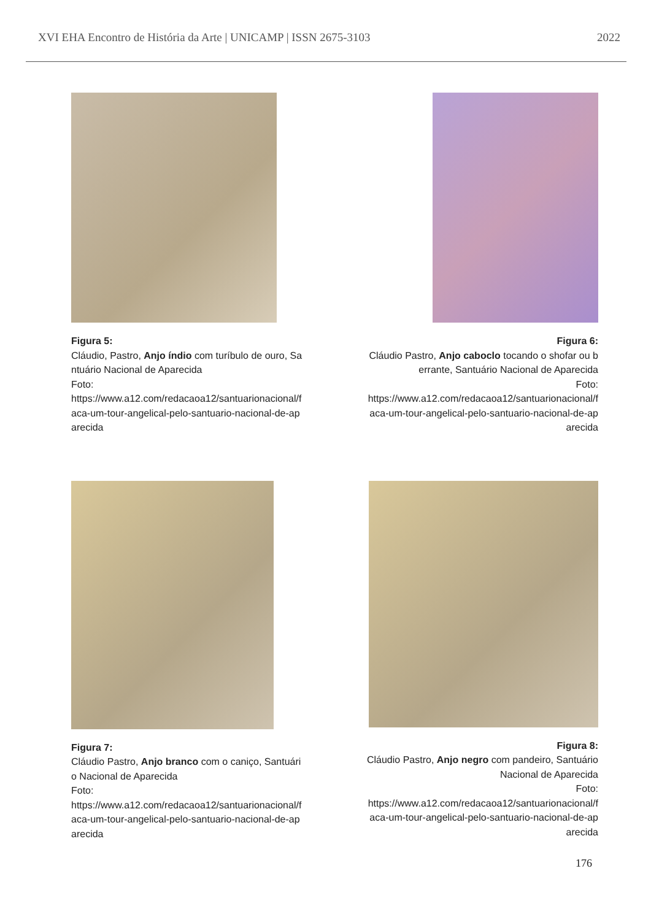XVI EHA Encontro de História da Arte | UNICAMP | ISSN 2675-3103 2022
Figura 5:
Cláudio, Pastro, Anjo índio com turíbulo de ouro, Santuário Nacional de Aparecida
Foto:
https://www.a12.com/redacaoa12/santuarionacional/faca-um-tour-angelical-pelo-santuario-nacional-de-aparecida
Figura 6:
Cláudio Pastro, Anjo caboclo tocando o shofar ou berrante, Santuário Nacional de Aparecida
Foto:
https://www.a12.com/redacaoa12/santuarionacional/faca-um-tour-angelical-pelo-santuario-nacional-de-aparecida
Figura 7:
Cláudio Pastro, Anjo branco com o caniço, Santuário Nacional de Aparecida
Foto:
https://www.a12.com/redacaoa12/santuarionacional/faca-um-tour-angelical-pelo-santuario-nacional-de-aparecida
Figura 8:
Cláudio Pastro, Anjo negro com pandeiro, Santuário Nacional de Aparecida
Foto:
https://www.a12.com/redacaoa12/santuarionacional/faca-um-tour-angelical-pelo-santuario-nacional-de-aparecida
176